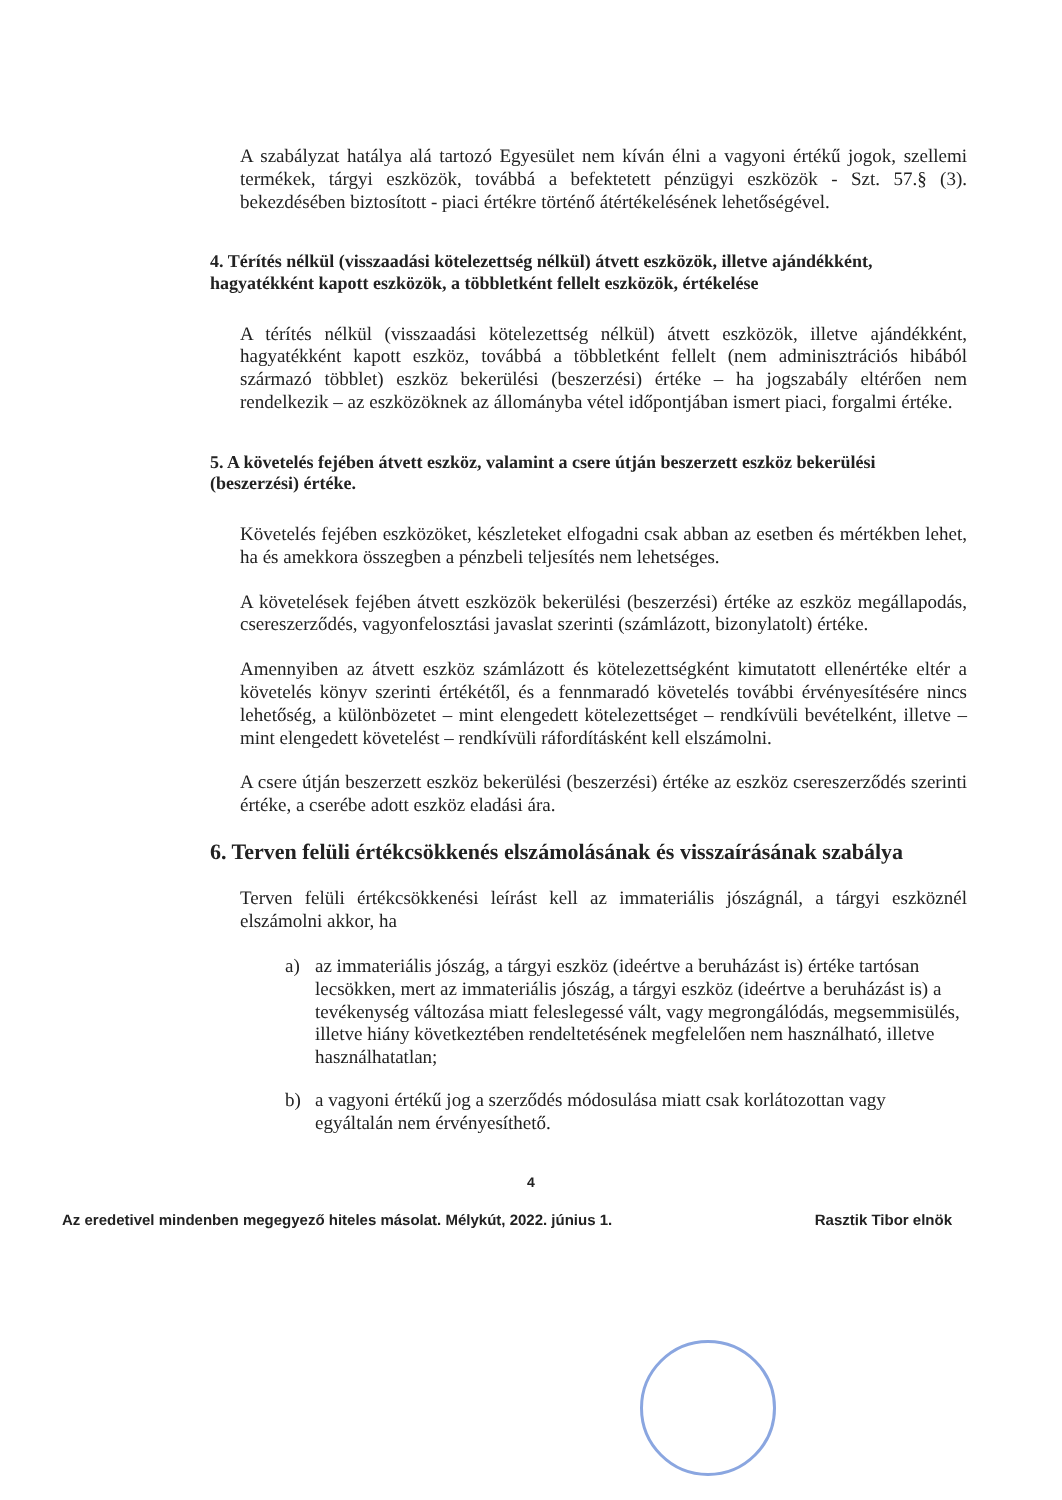A szabályzat hatálya alá tartozó Egyesület nem kíván élni a vagyoni értékű jogok, szellemi termékek, tárgyi eszközök, továbbá a befektetett pénzügyi eszközök - Szt. 57.§ (3). bekezdésében biztosított - piaci értékre történő átértékelésének lehetőségével.
4. Térítés nélkül (visszaadási kötelezettség nélkül) átvett eszközök, illetve ajándékként, hagyatékként kapott eszközök, a többletként fellelt eszközök, értékelése
A térítés nélkül (visszaadási kötelezettség nélkül) átvett eszközök, illetve ajándékként, hagyatékként kapott eszköz, továbbá a többletként fellelt (nem adminisztrációs hibából származó többlet) eszköz bekerülési (beszerzési) értéke – ha jogszabály eltérően nem rendelkezik – az eszközöknek az állományba vétel időpontjában ismert piaci, forgalmi értéke.
5. A követelés fejében átvett eszköz, valamint a csere útján beszerzett eszköz bekerülési (beszerzési) értéke.
Követelés fejében eszközöket, készleteket elfogadni csak abban az esetben és mértékben lehet, ha és amekkora összegben a pénzbeli teljesítés nem lehetséges.
A követelések fejében átvett eszközök bekerülési (beszerzési) értéke az eszköz megállapodás, csereszerződés, vagyonfelosztási javaslat szerinti (számlázott, bizonylatolt) értéke.
Amennyiben az átvett eszköz számlázott és kötelezettségként kimutatott ellenértéke eltér a követelés könyv szerinti értékétől, és a fennmaradó követelés további érvényesítésére nincs lehetőség, a különbözetet – mint elengedett kötelezettséget – rendkívüli bevételként, illetve – mint elengedett követelést – rendkívüli ráfordításként kell elszámolni.
A csere útján beszerzett eszköz bekerülési (beszerzési) értéke az eszköz csereszerződés szerinti értéke, a cserébe adott eszköz eladási ára.
6. Terven felüli értékcsökkenés elszámolásának és visszaírásának szabálya
Terven felüli értékcsökkenési leírást kell az immateriális jószágnál, a tárgyi eszköznél elszámolni akkor, ha
a) az immateriális jószág, a tárgyi eszköz (ideértve a beruházást is) értéke tartósan lecsökken, mert az immateriális jószág, a tárgyi eszköz (ideértve a beruházást is) a tevékenység változása miatt feleslegessé vált, vagy megrongálódás, megsemmisülés, illetve hiány következtében rendeltetésének megfelelően nem használható, illetve használhatatlan;
b) a vagyoni értékű jog a szerződés módosulása miatt csak korlátozottan vagy egyáltalán nem érvényesíthető.
4
Az eredetivel mindenben megegyező hiteles másolat. Mélykút, 2022. június 1. Rasztik Tibor elnök